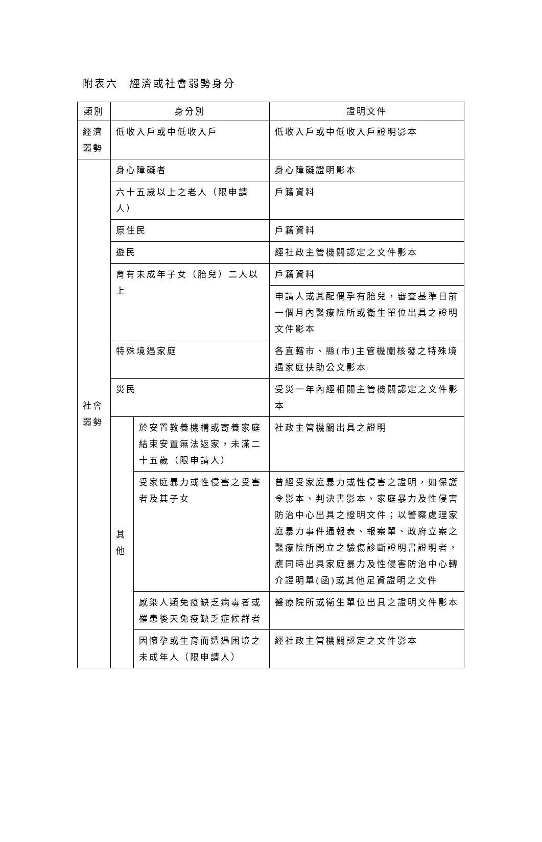附表六　經濟或社會弱勢身分
| 類別 | 身分別 | | 證明文件 |
| --- | --- | --- | --- |
| 經濟 弱勢 | 低收入戶或中低收入戶 | | 低收入戶或中低收入戶證明影本 |
| 社會 弱勢 | 身心障礙者 | | 身心障礙證明影本 |
| | 六十五歲以上之老人（限申請人） | | 戶籍資料 |
| | 原住民 | | 戶籍資料 |
| | 遊民 | | 經社政主管機關認定之文件影本 |
| | 育有未成年子女（胎兒）二人以上 | | 戶籍資料 |
| | | | 申請人或其配偶孕有胎兒，審查基準日前一個月內醫療院所或衛生單位出具之證明文件影本 |
| | 特殊境遇家庭 | | 各直轄市、縣(市)主管機關核發之特殊境遇家庭扶助公文影本 |
| | 災民 | | 受災一年內經相關主管機關認定之文件影本 |
| | 其 他 | 於安置教養機構或寄養家庭結束安置無法返家，未滿二十五歲（限申請人） | 社政主管機關出具之證明 |
| | | 受家庭暴力或性侵害之受害者及其子女 | 曾經受家庭暴力或性侵害之證明，如保護令影本、判決書影本、家庭暴力及性侵害防治中心出具之證明文件；以警察處理家庭暴力事件通報表、報案單、政府立案之醫療院所開立之驗傷診斷證明書證明者，應同時出具家庭暴力及性侵害防治中心轉介證明單(函)或其他足資證明之文件 |
| | | 感染人類免疫缺乏病毒者或罹患後天免疫缺乏症候群者 | 醫療院所或衛生單位出具之證明文件影本 |
| | | 因懷孕或生育而遭遇困境之未成年人（限申請人） | 經社政主管機關認定之文件影本 |